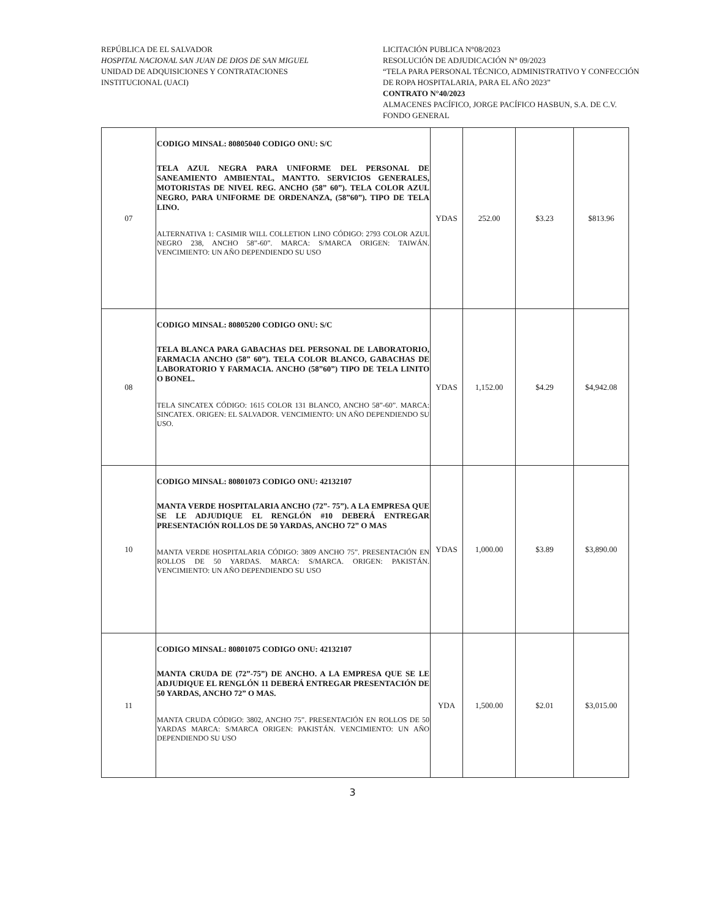REPÚBLICA DE EL SALVADOR
HOSPITAL NACIONAL SAN JUAN DE DIOS DE SAN MIGUEL
UNIDAD DE ADQUISICIONES Y CONTRATACIONES
INSTITUCIONAL (UACI)
LICITACIÓN PUBLICA N°08/2023
RESOLUCIÓN DE ADJUDICACIÓN N° 09/2023
“TELA PARA PERSONAL TÉCNICO, ADMINISTRATIVO Y CONFECCIÓN DE ROPA HOSPITALARIA, PARA EL AÑO 2023”
CONTRATO N°40/2023
ALMACENES PACÍFICO, JORGE PACÍFICO HASBUN, S.A. DE C.V.
FONDO GENERAL
| 07 | CODIGO MINSAL: 80805040 CODIGO ONU: S/C TELA AZUL NEGRA PARA UNIFORME DEL PERSONAL DE SANEAMIENTO AMBIENTAL, MANTTO. SERVICIOS GENERALES, MOTORISTAS DE NIVEL REG. ANCHO (58” 60”). TELA COLOR AZUL NEGRO, PARA UNIFORME DE ORDENANZA, (58”60”). TIPO DE TELA LINO. ALTERNATIVA 1: CASIMIR WILL COLLETION LINO CÓDIGO: 2793 COLOR AZUL NEGRO 238, ANCHO 58”-60”. MARCA: S/MARCA ORIGEN: TAIWÁN. VENCIMIENTO: UN AÑO DEPENDIENDO SU USO | YDAS | 252.00 | $3.23 | $813.96 |
| 08 | CODIGO MINSAL: 80805200 CODIGO ONU: S/C TELA BLANCA PARA GABACHAS DEL PERSONAL DE LABORATORIO, FARMACIA ANCHO (58” 60”). TELA COLOR BLANCO, GABACHAS DE LABORATORIO Y FARMACIA. ANCHO (58”60”) TIPO DE TELA LINITO O BONEL. TELA SINCATEX CÓDIGO: 1615 COLOR 131 BLANCO, ANCHO 58”-60”. MARCA: SINCATEX. ORIGEN: EL SALVADOR. VENCIMIENTO: UN AÑO DEPENDIENDO SU USO. | YDAS | 1,152.00 | $4.29 | $4,942.08 |
| 10 | CODIGO MINSAL: 80801073 CODIGO ONU: 42132107 MANTA VERDE HOSPITALARIA ANCHO (72”- 75”). A LA EMPRESA QUE SE LE ADJUDIQUE EL RENGLÓN #10 DEBERÁ ENTREGAR PRESENTACIÓN ROLLOS DE 50 YARDAS, ANCHO 72” O MAS MANTA VERDE HOSPITALARIA CÓDIGO: 3809 ANCHO 75”. PRESENTACIÓN EN ROLLOS DE 50 YARDAS. MARCA: S/MARCA. ORIGEN: PAKISTÁN. VENCIMIENTO: UN AÑO DEPENDIENDO SU USO | YDAS | 1,000.00 | $3.89 | $3,890.00 |
| 11 | CODIGO MINSAL: 80801075 CODIGO ONU: 42132107 MANTA CRUDA DE (72”-75”) DE ANCHO. A LA EMPRESA QUE SE LE ADJUDIQUE EL RENGLÓN 11 DEBERÁ ENTREGAR PRESENTACIÓN DE 50 YARDAS, ANCHO 72” O MAS. MANTA CRUDA CÓDIGO: 3802, ANCHO 75”. PRESENTACIÓN EN ROLLOS DE 50 YARDAS MARCA: S/MARCA ORIGEN: PAKISTÁN. VENCIMIENTO: UN AÑO DEPENDIENDO SU USO | YDA | 1,500.00 | $2.01 | $3,015.00 |
3